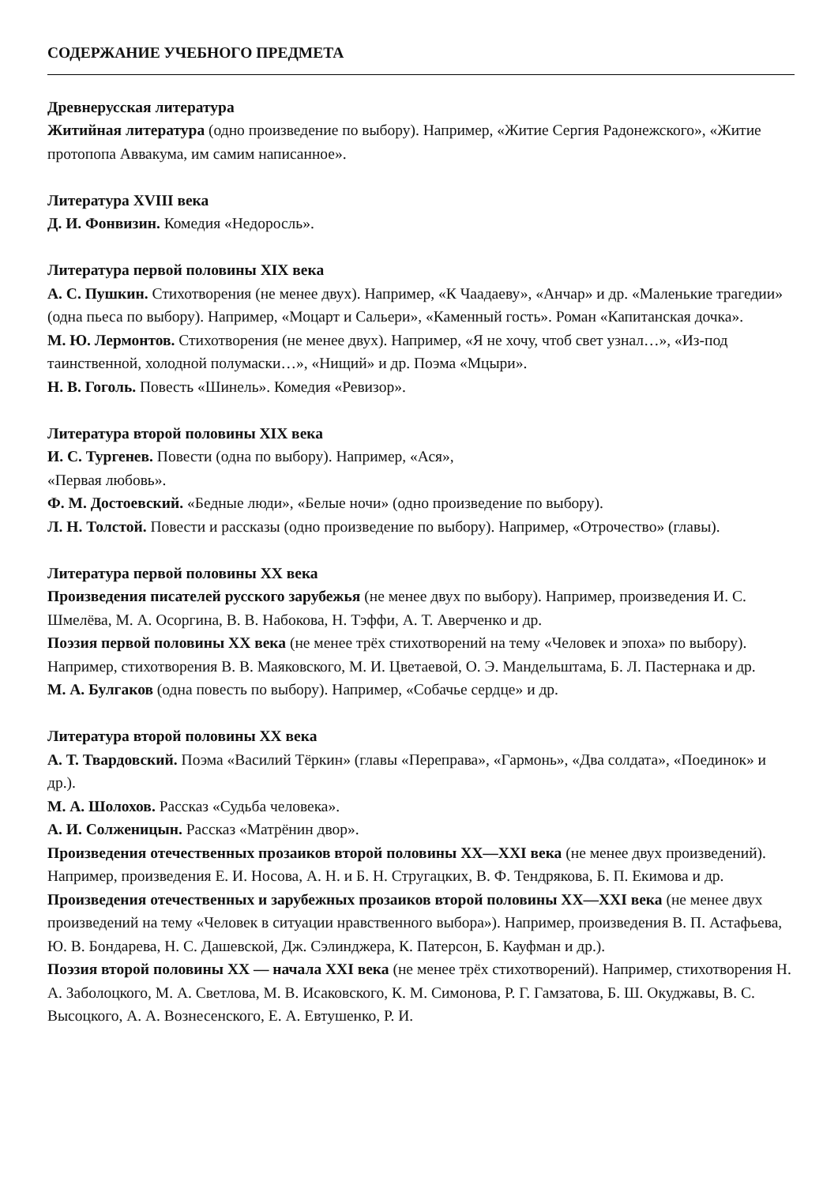СОДЕРЖАНИЕ УЧЕБНОГО ПРЕДМЕТА
Древнерусская литература
Житийная литература (одно произведение по выбору). Например, «Житие Сергия Радонежского», «Житие протопопа Аввакума, им самим написанное».
Литература XVIII века
Д. И. Фонвизин. Комедия «Недоросль».
Литература первой половины XIX века
А. С. Пушкин. Стихотворения (не менее двух). Например, «К Чаадаеву», «Анчар» и др. «Маленькие трагедии» (одна пьеса по выбору). Например, «Моцарт и Сальери», «Каменный гость». Роман «Капитанская дочка».
М. Ю. Лермонтов. Стихотворения (не менее двух). Например, «Я не хочу, чтоб свет узнал…», «Из-под таинственной, холодной полумаски…», «Нищий» и др. Поэма «Мцыри».
Н. В. Гоголь. Повесть «Шинель». Комедия «Ревизор».
Литература второй половины XIX века
И. С. Тургенев. Повести (одна по выбору). Например, «Ася»,
«Первая любовь».
Ф. М. Достоевский. «Бедные люди», «Белые ночи» (одно произведение по выбору).
Л. Н. Толстой. Повести и рассказы (одно произведение по выбору). Например, «Отрочество» (главы).
Литература первой половины XX века
Произведения писателей русского зарубежья (не менее двух по выбору). Например, произведения И. С. Шмелёва, М. А. Осоргина, В. В. Набокова, Н. Тэффи, А. Т. Аверченко и др.
Поэзия первой половины XX века (не менее трёх стихотворений на тему «Человек и эпоха» по выбору). Например, стихотворения В. В. Маяковского, М. И. Цветаевой, О. Э. Мандельштама, Б. Л. Пастернака и др.
М. А. Булгаков (одна повесть по выбору). Например, «Собачье сердце» и др.
Литература второй половины XX века
А. Т. Твардовский. Поэма «Василий Тёркин» (главы «Переправа», «Гармонь», «Два солдата», «Поединок» и др.).
М. А. Шолохов. Рассказ «Судьба человека».
А. И. Солженицын. Рассказ «Матрёнин двор».
Произведения отечественных прозаиков второй половины XX—XXI века (не менее двух произведений). Например, произведения Е. И. Носова, А. Н. и Б. Н. Стругацких, В. Ф. Тендрякова, Б. П. Екимова и др.
Произведения отечественных и зарубежных прозаиков второй половины XX—XXI века (не менее двух произведений на тему «Человек в ситуации нравственного выбора»). Например, произведения В. П. Астафьева, Ю. В. Бондарева, Н. С. Дашевской, Дж. Сэлинджера, К. Патерсон, Б. Кауфман и др.).
Поэзия второй половины XX — начала XXI века (не менее трёх стихотворений). Например, стихотворения Н. А. Заболоцкого, М. А. Светлова, М. В. Исаковского, К. М. Симонова, Р. Г. Гамзатова, Б. Ш. Окуджавы, В. С. Высоцкого, А. А. Вознесенского, Е. А. Евтушенко, Р. И.